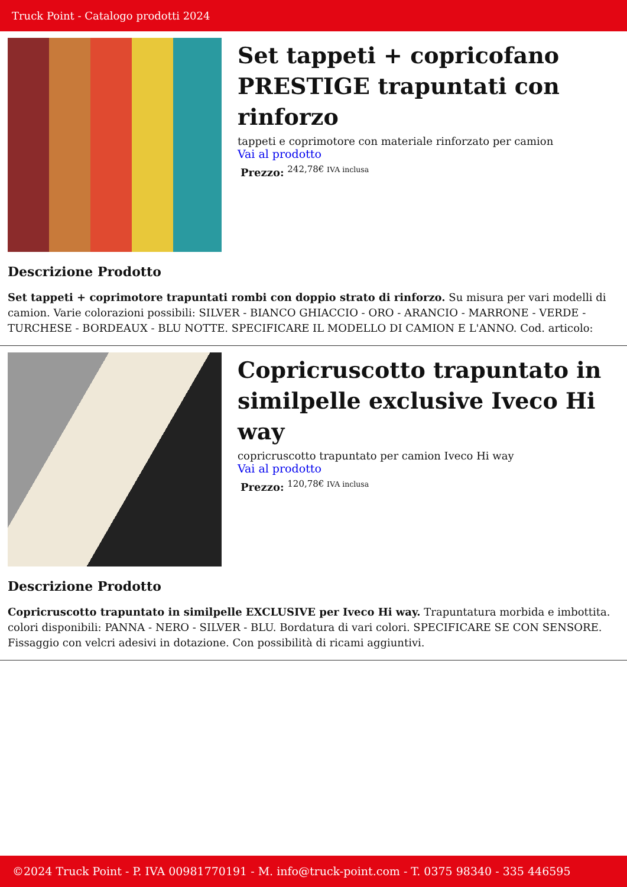Truck Point - Catalogo prodotti 2024
Set tappeti + copricofano PRESTIGE trapuntati con rinforzo
tappeti e coprimotore con materiale rinforzato per camion
Vai al prodotto
Prezzo: <sup>242,78€ IVA inclusa</sup>
Descrizione Prodotto
Set tappeti + coprimotore trapuntati rombi con doppio strato di rinforzo. Su misura per vari modelli di camion. Varie colorazioni possibili: SILVER - BIANCO GHIACCIO - ORO - ARANCIO - MARRONE - VERDE - TURCHESE - BORDEAUX - BLU NOTTE. SPECIFICARE IL MODELLO DI CAMION E L'ANNO. Cod. articolo:
Copricruscotto trapuntato in similpelle exclusive Iveco Hi way
copricruscotto trapuntato per camion Iveco Hi way
Vai al prodotto
Prezzo: <sup>120,78€ IVA inclusa</sup>
Descrizione Prodotto
Copricruscotto trapuntato in similpelle EXCLUSIVE per Iveco Hi way. Trapuntatura morbida e imbottita. colori disponibili: PANNA - NERO - SILVER - BLU. Bordatura di vari colori. SPECIFICARE SE CON SENSORE. Fissaggio con velcri adesivi in dotazione. Con possibilità di ricami aggiuntivi.
©2024 Truck Point - P. IVA 00981770191 - M. info@truck-point.com - T. 0375 98340 - 335 446595